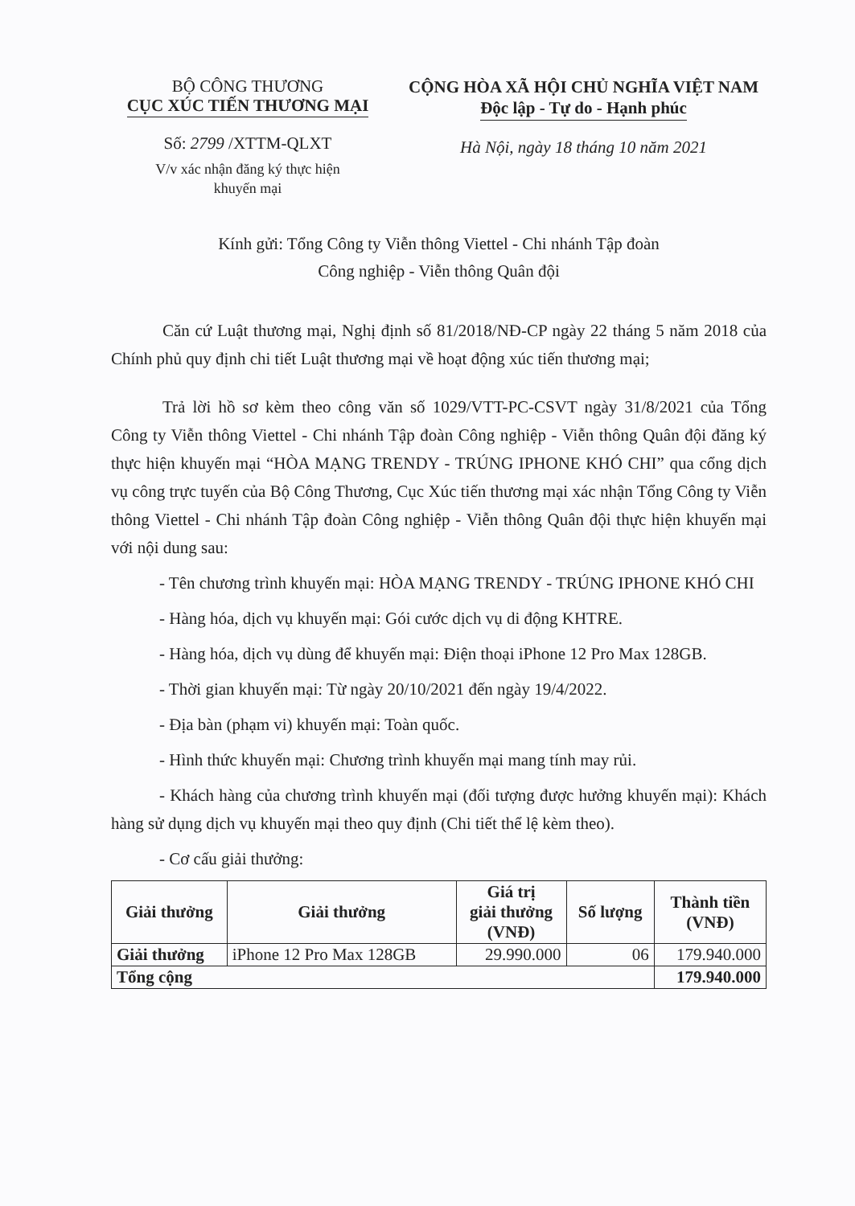BỘ CÔNG THƯƠNG
CỤC XÚC TIẾN THƯƠNG MẠI
Số: 2799 /XTTM-QLXT
V/v xác nhận đăng ký thực hiện
khuyến mại
CỘNG HÒA XÃ HỘI CHỦ NGHĨA VIỆT NAM
Độc lập - Tự do - Hạnh phúc
Hà Nội, ngày 18 tháng 10 năm 2021
Kính gửi: Tổng Công ty Viễn thông Viettel - Chi nhánh Tập đoàn
Công nghiệp - Viễn thông Quân đội
Căn cứ Luật thương mại, Nghị định số 81/2018/NĐ-CP ngày 22 tháng 5 năm 2018 của Chính phủ quy định chi tiết Luật thương mại về hoạt động xúc tiến thương mại;
Trả lời hồ sơ kèm theo công văn số 1029/VTT-PC-CSVT ngày 31/8/2021 của Tổng Công ty Viễn thông Viettel - Chi nhánh Tập đoàn Công nghiệp - Viễn thông Quân đội đăng ký thực hiện khuyến mại “HÒA MẠNG TRENDY - TRÚNG IPHONE KHÓ CHI” qua cổng dịch vụ công trực tuyến của Bộ Công Thương, Cục Xúc tiến thương mại xác nhận Tổng Công ty Viễn thông Viettel - Chi nhánh Tập đoàn Công nghiệp - Viễn thông Quân đội thực hiện khuyến mại với nội dung sau:
- Tên chương trình khuyến mại: HÒA MẠNG TRENDY - TRÚNG IPHONE KHÓ CHI
- Hàng hóa, dịch vụ khuyến mại: Gói cước dịch vụ di động KHTRE.
- Hàng hóa, dịch vụ dùng để khuyến mại: Điện thoại iPhone 12 Pro Max 128GB.
- Thời gian khuyến mại: Từ ngày 20/10/2021 đến ngày 19/4/2022.
- Địa bàn (phạm vi) khuyến mại: Toàn quốc.
- Hình thức khuyến mại: Chương trình khuyến mại mang tính may rủi.
- Khách hàng của chương trình khuyến mại (đối tượng được hưởng khuyến mại): Khách hàng sử dụng dịch vụ khuyến mại theo quy định (Chi tiết thể lệ kèm theo).
- Cơ cấu giải thưởng:
| Giải thưởng | Giải thưởng | Giá trị giải thưởng (VNĐ) | Số lượng | Thành tiền (VNĐ) |
| --- | --- | --- | --- | --- |
| Giải thưởng | iPhone 12 Pro Max 128GB | 29.990.000 | 06 | 179.940.000 |
| Tổng cộng | | | | 179.940.000 |